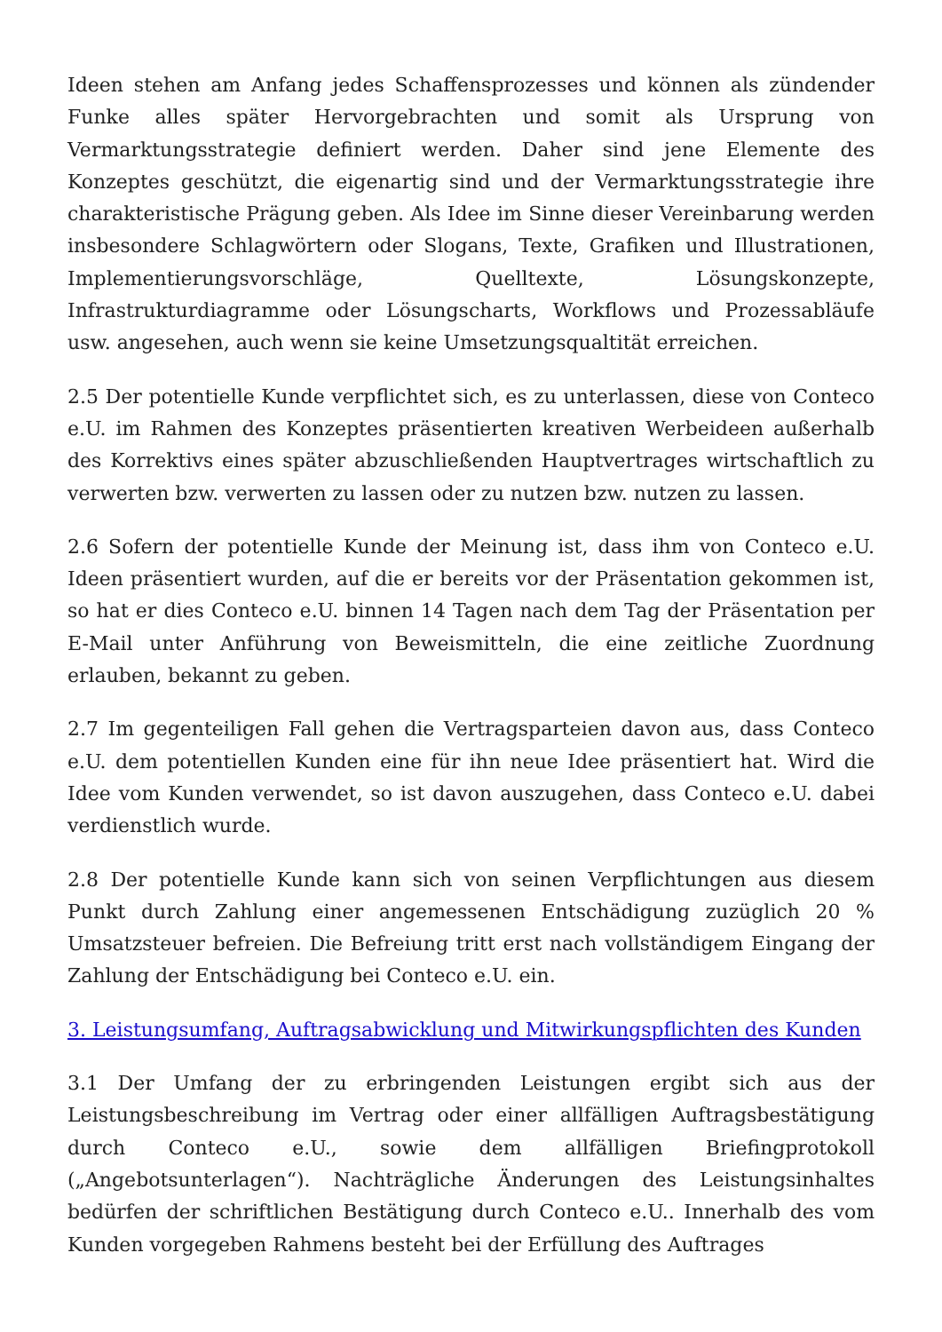Ideen stehen am Anfang jedes Schaffensprozesses und können als zündender Funke alles später Hervorgebrachten und somit als Ursprung von Vermarktungsstrategie definiert werden. Daher sind jene Elemente des Konzeptes geschützt, die eigenartig sind und der Vermarktungsstrategie ihre charakteristische Prägung geben. Als Idee im Sinne dieser Vereinbarung werden insbesondere Schlagwörtern oder Slogans, Texte, Grafiken und Illustrationen, Implementierungsvorschläge, Quelltexte, Lösungskonzepte, Infrastrukturdiagramme oder Lösungscharts, Workflows und Prozessabläufe usw. angesehen, auch wenn sie keine Umsetzungsqualtität erreichen.
2.5 Der potentielle Kunde verpflichtet sich, es zu unterlassen, diese von Conteco e.U. im Rahmen des Konzeptes präsentierten kreativen Werbeideen außerhalb des Korrektivs eines später abzuschließenden Hauptvertrages wirtschaftlich zu verwerten bzw. verwerten zu lassen oder zu nutzen bzw. nutzen zu lassen.
2.6 Sofern der potentielle Kunde der Meinung ist, dass ihm von Conteco e.U. Ideen präsentiert wurden, auf die er bereits vor der Präsentation gekommen ist, so hat er dies Conteco e.U. binnen 14 Tagen nach dem Tag der Präsentation per E-Mail unter Anführung von Beweismitteln, die eine zeitliche Zuordnung erlauben, bekannt zu geben.
2.7 Im gegenteiligen Fall gehen die Vertragsparteien davon aus, dass Conteco e.U. dem potentiellen Kunden eine für ihn neue Idee präsentiert hat. Wird die Idee vom Kunden verwendet, so ist davon auszugehen, dass Conteco e.U. dabei verdienstlich wurde.
2.8 Der potentielle Kunde kann sich von seinen Verpflichtungen aus diesem Punkt durch Zahlung einer angemessenen Entschädigung zuzüglich 20 % Umsatzsteuer befreien. Die Befreiung tritt erst nach vollständigem Eingang der Zahlung der Entschädigung bei Conteco e.U. ein.
3. Leistungsumfang, Auftragsabwicklung und Mitwirkungspflichten des Kunden
3.1 Der Umfang der zu erbringenden Leistungen ergibt sich aus der Leistungsbeschreibung im Vertrag oder einer allfälligen Auftragsbestätigung durch Conteco e.U., sowie dem allfälligen Briefingprotokoll („Angebotsunterlagen“). Nachträgliche Änderungen des Leistungsinhaltes bedürfen der schriftlichen Bestätigung durch Conteco e.U.. Innerhalb des vom Kunden vorgegeben Rahmens besteht bei der Erfüllung des Auftrages